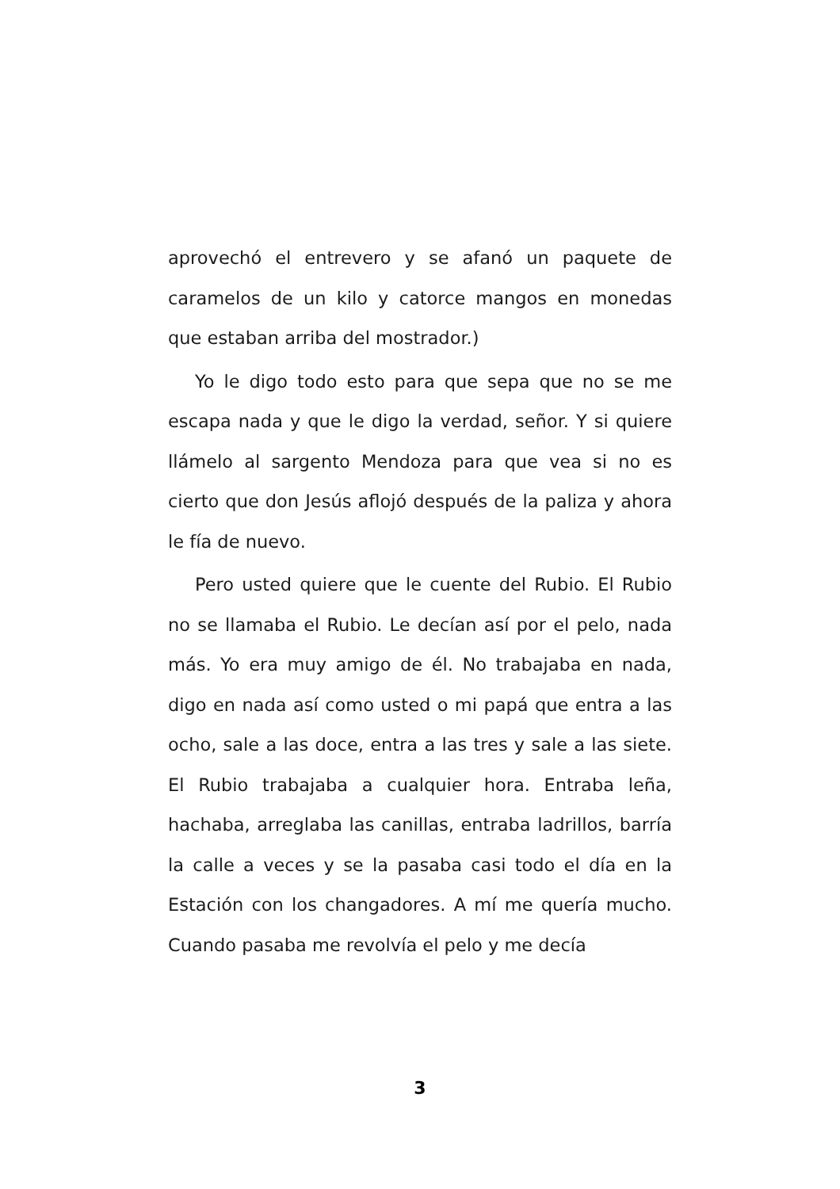aprovechó el entrevero y se afanó un paquete de caramelos de un kilo y catorce mangos en monedas que estaban arriba del mostrador.)
Yo le digo todo esto para que sepa que no se me escapa nada y que le digo la verdad, señor. Y si quiere llámelo al sargento Mendoza para que vea si no es cierto que don Jesús aflojó después de la paliza y ahora le fía de nuevo.
Pero usted quiere que le cuente del Rubio. El Rubio no se llamaba el Rubio. Le decían así por el pelo, nada más. Yo era muy amigo de él. No trabajaba en nada, digo en nada así como usted o mi papá que entra a las ocho, sale a las doce, entra a las tres y sale a las siete. El Rubio trabajaba a cualquier hora. Entraba leña, hachaba, arreglaba las canillas, entraba ladrillos, barría la calle a veces y se la pasaba casi todo el día en la Estación con los changadores. A mí me quería mucho. Cuando pasaba me revolvía el pelo y me decía
3